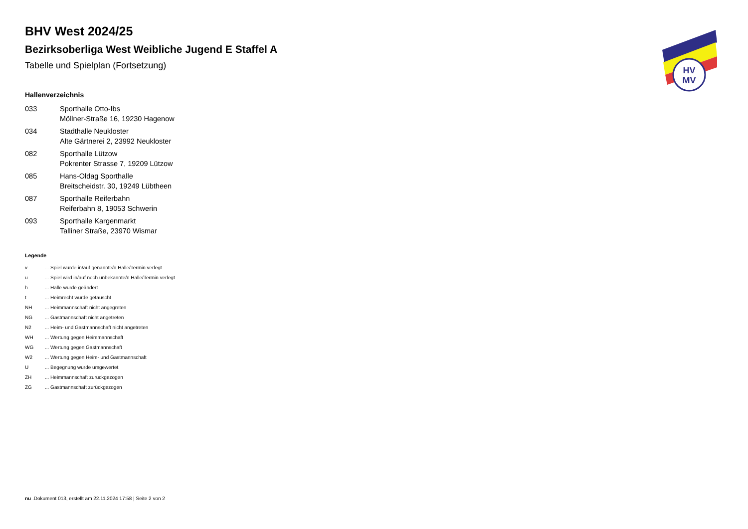BHV West 2024/25
Bezirksoberliga West Weibliche Jugend E Staffel A
Tabelle und Spielplan (Fortsetzung)
Hallenverzeichnis
| 033 | Sporthalle Otto-Ibs Möllner-Straße 16, 19230 Hagenow |
| 034 | Stadthalle Neukloster Alte Gärtnerei 2, 23992 Neukloster |
| 082 | Sporthalle Lützow Pokrenter Strasse 7, 19209 Lützow |
| 085 | Hans-Oldag Sporthalle Breitscheidstr. 30, 19249 Lübtheen |
| 087 | Sporthalle Reiferbahn Reiferbahn 8, 19053 Schwerin |
| 093 | Sporthalle Kargenmarkt Talliner Straße, 23970 Wismar |
Legende
| v | ... Spiel wurde in/auf genannte/n Halle/Termin verlegt |
| u | ... Spiel wird in/auf noch unbekannte/n Halle/Termin verlegt |
| h | ... Halle wurde geändert |
| t | ... Heimrecht wurde getauscht |
| NH | ... Heimmannschaft nicht angegreten |
| NG | ... Gastmannschaft nicht angetreten |
| N2 | ... Heim- und Gastmannschaft nicht angetreten |
| WH | ... Wertung gegen Heimmannschaft |
| WG | ... Wertung gegen Gastmannschaft |
| W2 | ... Wertung gegen Heim- und Gastmannschaft |
| U | ... Begegnung wurde umgewertet |
| ZH | ... Heimmannschaft zurückgezogen |
| ZG | ... Gastmannschaft zurückgezogen |
nu .Dokument 013, erstellt am 22.11.2024 17:58 | Seite 2 von 2
HV
MV